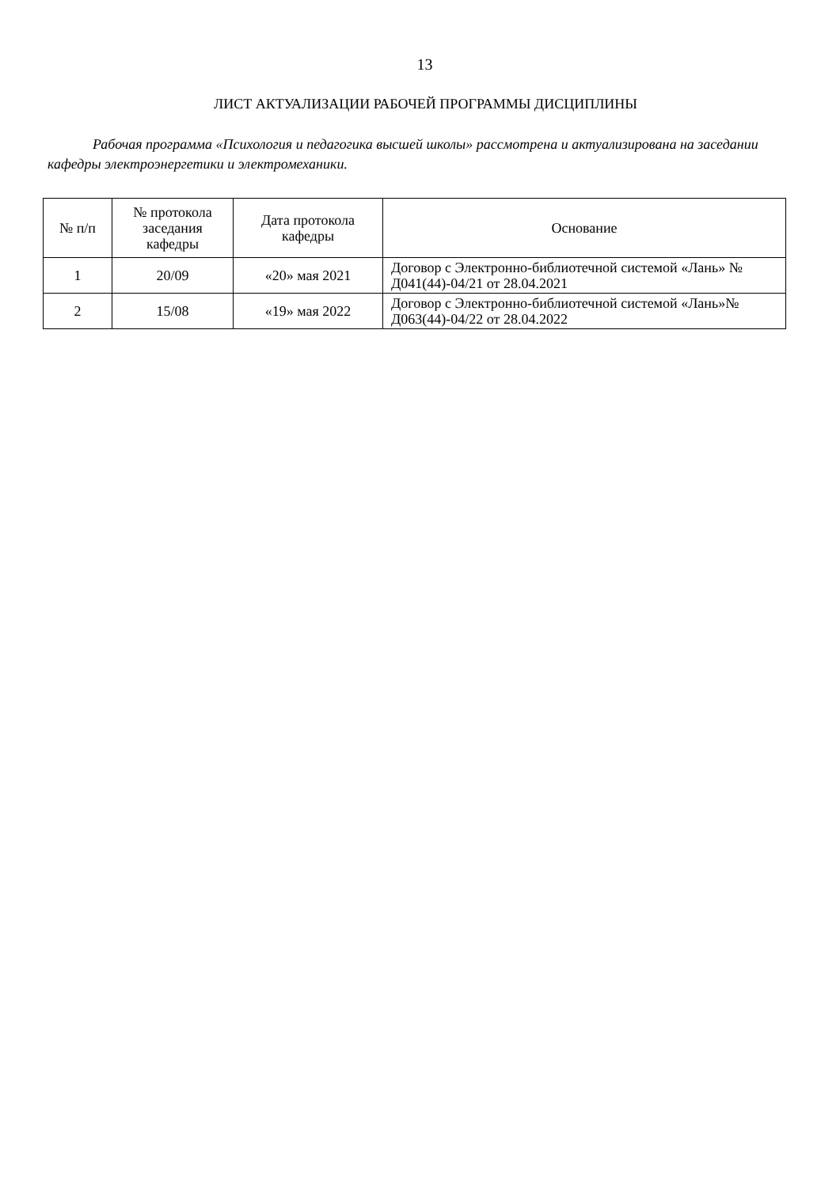13
ЛИСТ АКТУАЛИЗАЦИИ РАБОЧЕЙ ПРОГРАММЫ ДИСЦИПЛИНЫ
Рабочая программа «Психология и педагогика высшей школы» рассмотрена и актуализирована на заседании кафедры электроэнергетики и электромеханики.
| № п/п | № протокола заседания кафедры | Дата протокола кафедры | Основание |
| --- | --- | --- | --- |
| 1 | 20/09 | «20» мая 2021 | Договор с Электронно-библиотечной системой «Лань» № Д041(44)-04/21 от 28.04.2021 |
| 2 | 15/08 | «19» мая 2022 | Договор с Электронно-библиотечной системой «Лань»№ Д063(44)-04/22 от 28.04.2022 |